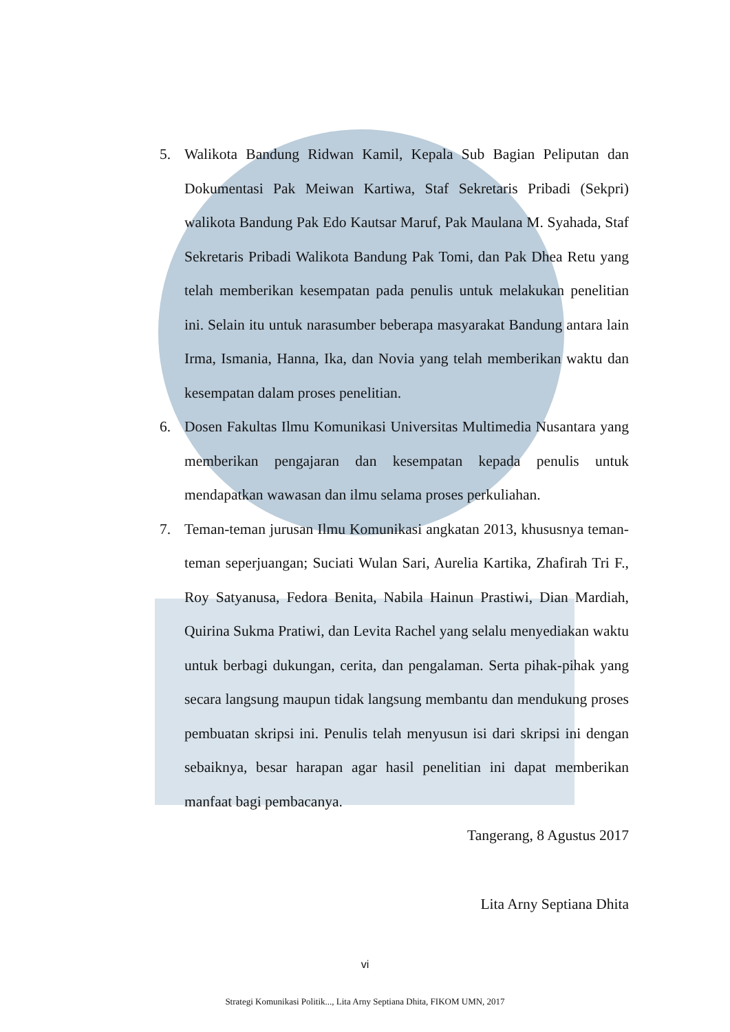5. Walikota Bandung Ridwan Kamil, Kepala Sub Bagian Peliputan dan Dokumentasi Pak Meiwan Kartiwa, Staf Sekretaris Pribadi (Sekpri) walikota Bandung Pak Edo Kautsar Maruf, Pak Maulana M. Syahada, Staf Sekretaris Pribadi Walikota Bandung Pak Tomi, dan Pak Dhea Retu yang telah memberikan kesempatan pada penulis untuk melakukan penelitian ini. Selain itu untuk narasumber beberapa masyarakat Bandung antara lain Irma, Ismania, Hanna, Ika, dan Novia yang telah memberikan waktu dan kesempatan dalam proses penelitian.
6. Dosen Fakultas Ilmu Komunikasi Universitas Multimedia Nusantara yang memberikan pengajaran dan kesempatan kepada penulis untuk mendapatkan wawasan dan ilmu selama proses perkuliahan.
7. Teman-teman jurusan Ilmu Komunikasi angkatan 2013, khususnya teman-teman seperjuangan; Suciati Wulan Sari, Aurelia Kartika, Zhafirah Tri F., Roy Satyanusa, Fedora Benita, Nabila Hainun Prastiwi, Dian Mardiah, Quirina Sukma Pratiwi, dan Levita Rachel yang selalu menyediakan waktu untuk berbagi dukungan, cerita, dan pengalaman. Serta pihak-pihak yang secara langsung maupun tidak langsung membantu dan mendukung proses pembuatan skripsi ini. Penulis telah menyusun isi dari skripsi ini dengan sebaiknya, besar harapan agar hasil penelitian ini dapat memberikan manfaat bagi pembacanya.
Tangerang, 8 Agustus 2017
Lita Arny Septiana Dhita
vi
Strategi Komunikasi Politik..., Lita Arny Septiana Dhita, FIKOM UMN, 2017